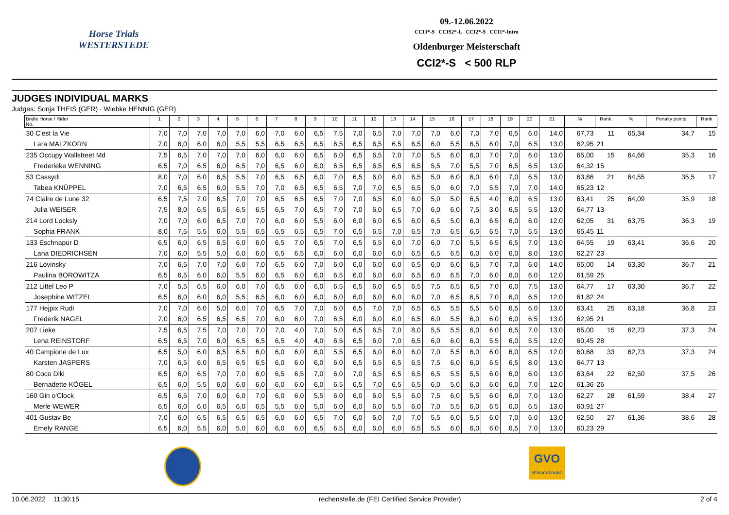Horse Trials
WESTERSTEDE
09.-12.06.2022
CCI3*-S CCIS2*-L CCI2*-S CCI1*-Intro
Oldenburger Meisterschaft
CCI2*-S < 500 RLP
JUDGES INDIVIDUAL MARKS
Judges: Sonja THEIS (GER) · Wiebke HENNIG (GER)
| Bridle Horse / Rider No. | 1 | 2 | 3 | 4 | 5 | 6 | 7 | 8 | 9 | 10 | 11 | 12 | 13 | 14 | 15 | 16 | 17 | 18 | 19 | 20 | 21 | % | Rank | % | Penalty points | Rank |
| --- | --- | --- | --- | --- | --- | --- | --- | --- | --- | --- | --- | --- | --- | --- | --- | --- | --- | --- | --- | --- | --- | --- | --- | --- | --- | --- |
| 30 C'est la Vie | 7,0 | 7,0 | 7,0 | 7,0 | 7,0 | 6,0 | 7,0 | 6,0 | 6,5 | 7,5 | 7,0 | 6,5 | 7,0 | 7,0 | 7,0 | 6,0 | 7,0 | 7,0 | 6,5 | 6,0 | 14,0 | 67,73 | 11 | 65,34 | 34,7 | 15 |
| Lara MALZKORN | 7,0 | 6,0 | 6,0 | 6,0 | 5,5 | 5,5 | 6,5 | 6,5 | 6,5 | 6,5 | 6,5 | 6,5 | 6,5 | 6,5 | 6,0 | 5,5 | 6,5 | 6,0 | 7,0 | 6,5 | 13,0 | 62,95 | 21 | | | |
| 235 Occupy Wallstreet Md | 7,5 | 6,5 | 7,0 | 7,0 | 7,0 | 6,0 | 6,0 | 6,0 | 6,5 | 6,0 | 6,5 | 6,5 | 7,0 | 7,0 | 5,5 | 6,0 | 6,0 | 7,0 | 7,0 | 6,0 | 13,0 | 65,00 | 15 | 64,66 | 35,3 | 16 |
| Frederieke WENNING | 6,5 | 7,0 | 6,5 | 6,0 | 6,5 | 7,0 | 6,5 | 6,0 | 6,0 | 6,5 | 6,5 | 6,5 | 6,5 | 6,5 | 5,5 | 7,0 | 5,5 | 7,0 | 6,5 | 6,5 | 13,0 | 64,32 | 15 | | | |
| 53 Cassydi | 8,0 | 7,0 | 6,0 | 6,5 | 5,5 | 7,0 | 6,5 | 6,5 | 6,0 | 7,0 | 6,5 | 6,0 | 6,0 | 6,5 | 5,0 | 6,0 | 6,0 | 6,0 | 7,0 | 6,5 | 13,0 | 63,86 | 21 | 64,55 | 35,5 | 17 |
| Tabea KNÜPPEL | 7,0 | 6,5 | 6,5 | 6,0 | 5,5 | 7,0 | 7,0 | 6,5 | 6,5 | 6,5 | 7,0 | 7,0 | 6,5 | 6,5 | 5,0 | 6,0 | 7,0 | 5,5 | 7,0 | 7,0 | 14,0 | 65,23 | 12 | | | |
| 74 Claire de Lune 32 | 6,5 | 7,5 | 7,0 | 6,5 | 7,0 | 7,0 | 6,5 | 6,5 | 6,5 | 7,0 | 7,0 | 6,5 | 6,0 | 6,0 | 5,0 | 5,0 | 6,5 | 4,0 | 6,0 | 6,5 | 13,0 | 63,41 | 25 | 64,09 | 35,9 | 18 |
| Julia WEISER | 7,5 | 8,0 | 6,5 | 6,5 | 6,5 | 6,5 | 6,5 | 7,0 | 6,5 | 7,0 | 7,0 | 6,0 | 6,5 | 7,0 | 6,0 | 6,0 | 7,5 | 3,0 | 6,5 | 5,5 | 13,0 | 64,77 | 13 | | | |
| 214 Lord Locksly | 7,0 | 7,0 | 6,0 | 6,5 | 7,0 | 7,0 | 6,0 | 6,0 | 5,5 | 6,0 | 6,0 | 6,0 | 6,5 | 6,0 | 6,5 | 5,0 | 6,0 | 6,5 | 6,0 | 6,0 | 12,0 | 62,05 | 31 | 63,75 | 36,3 | 19 |
| Sophia FRANK | 8,0 | 7,5 | 5,5 | 6,0 | 5,5 | 6,5 | 6,5 | 6,5 | 6,5 | 7,0 | 6,5 | 6,5 | 7,0 | 6,5 | 7,0 | 6,5 | 6,5 | 6,5 | 7,0 | 5,5 | 13,0 | 65,45 | 11 | | | |
| 133 Eschnapur D | 6,5 | 6,0 | 6,5 | 6,5 | 6,0 | 6,0 | 6,5 | 7,0 | 6,5 | 7,0 | 6,5 | 6,5 | 6,0 | 7,0 | 6,0 | 7,0 | 5,5 | 6,5 | 6,5 | 7,0 | 13,0 | 64,55 | 19 | 63,41 | 36,6 | 20 |
| Lana DIEDRICHSEN | 7,0 | 6,0 | 5,5 | 5,0 | 6,0 | 6,0 | 6,5 | 6,5 | 6,0 | 6,0 | 6,0 | 6,0 | 6,0 | 6,5 | 6,5 | 6,5 | 6,0 | 6,0 | 6,0 | 8,0 | 13,0 | 62,27 | 23 | | | |
| 216 Lovinsky | 7,0 | 6,5 | 7,0 | 7,0 | 6,0 | 7,0 | 6,5 | 6,0 | 7,0 | 6,0 | 6,0 | 6,0 | 6,0 | 6,5 | 6,0 | 6,0 | 6,5 | 7,0 | 7,0 | 6,0 | 14,0 | 65,00 | 14 | 63,30 | 36,7 | 21 |
| Paulina BOROWITZA | 6,5 | 6,5 | 6,0 | 6,0 | 5,5 | 6,0 | 6,5 | 6,0 | 6,0 | 6,5 | 6,0 | 6,0 | 6,0 | 6,5 | 6,0 | 6,5 | 7,0 | 6,0 | 6,0 | 6,0 | 12,0 | 61,59 | 25 | | | |
| 212 Littel Leo P | 7,0 | 5,5 | 6,5 | 6,0 | 6,0 | 7,0 | 6,5 | 6,0 | 6,0 | 6,5 | 6,5 | 6,0 | 6,5 | 6,5 | 7,5 | 6,5 | 6,5 | 7,0 | 6,0 | 7,5 | 13,0 | 64,77 | 17 | 63,30 | 36,7 | 22 |
| Josephine WITZEL | 6,5 | 6,0 | 6,0 | 6,0 | 5,5 | 6,5 | 6,0 | 6,0 | 6,0 | 6,0 | 6,0 | 6,0 | 6,0 | 6,0 | 7,0 | 6,5 | 6,5 | 7,0 | 6,0 | 6,5 | 12,0 | 61,82 | 24 | | | |
| 177 Hejpix Rudi | 7,0 | 7,0 | 6,0 | 5,0 | 6,0 | 7,0 | 6,5 | 7,0 | 7,0 | 6,0 | 6,5 | 7,0 | 7,0 | 6,5 | 6,5 | 5,5 | 5,5 | 5,0 | 6,5 | 6,0 | 13,0 | 63,41 | 25 | 63,18 | 36,8 | 23 |
| Frederik NAGEL | 7,0 | 6,0 | 6,5 | 6,5 | 6,5 | 7,0 | 6,0 | 6,0 | 7,0 | 6,5 | 6,0 | 6,0 | 6,0 | 6,5 | 6,0 | 5,5 | 6,0 | 6,0 | 6,0 | 6,5 | 13,0 | 62,95 | 21 | | | |
| 207 Lieke | 7,5 | 6,5 | 7,5 | 7,0 | 7,0 | 7,0 | 7,0 | 4,0 | 7,0 | 5,0 | 6,5 | 6,5 | 7,0 | 8,0 | 5,5 | 5,5 | 6,0 | 6,0 | 6,5 | 7,0 | 13,0 | 65,00 | 15 | 62,73 | 37,3 | 24 |
| Lena REINSTORF | 6,5 | 6,5 | 7,0 | 6,0 | 6,5 | 6,5 | 6,5 | 4,0 | 4,0 | 6,5 | 6,5 | 6,0 | 7,0 | 6,5 | 6,0 | 6,0 | 6,0 | 5,5 | 6,0 | 5,5 | 12,0 | 60,45 | 28 | | | |
| 40 Campione de Lux | 6,5 | 5,0 | 6,0 | 6,5 | 6,5 | 6,0 | 6,0 | 6,0 | 6,0 | 5,5 | 6,5 | 6,0 | 6,0 | 6,0 | 7,0 | 5,5 | 6,0 | 6,0 | 6,0 | 6,5 | 12,0 | 60,68 | 33 | 62,73 | 37,3 | 24 |
| Karsten JASPERS | 7,0 | 6,5 | 6,0 | 6,5 | 6,5 | 6,5 | 6,0 | 6,0 | 6,0 | 6,0 | 6,5 | 6,5 | 6,5 | 6,5 | 7,5 | 6,0 | 6,0 | 6,5 | 6,5 | 8,0 | 13,0 | 64,77 | 13 | | | |
| 80 Coco Diki | 6,5 | 6,0 | 6,5 | 7,0 | 7,0 | 6,0 | 6,5 | 6,5 | 7,0 | 6,0 | 7,0 | 6,5 | 6,5 | 6,5 | 6,5 | 5,5 | 5,5 | 6,0 | 6,0 | 6,0 | 13,0 | 63,64 | 22 | 62,50 | 37,5 | 26 |
| Bernadette KÖGEL | 6,5 | 6,0 | 5,5 | 6,0 | 6,0 | 6,0 | 6,0 | 6,0 | 6,0 | 6,5 | 6,5 | 7,0 | 6,5 | 6,5 | 6,0 | 5,0 | 6,0 | 6,0 | 6,0 | 7,0 | 12,0 | 61,36 | 26 | | | |
| 160 Gin o'Clock | 6,5 | 6,5 | 7,0 | 6,0 | 6,0 | 7,0 | 6,0 | 6,0 | 5,5 | 6,0 | 6,0 | 6,0 | 5,5 | 6,0 | 7,5 | 6,0 | 5,5 | 6,0 | 6,0 | 7,0 | 13,0 | 62,27 | 28 | 61,59 | 38,4 | 27 |
| Merle WEWER | 6,5 | 6,0 | 6,0 | 6,5 | 6,0 | 6,5 | 5,5 | 6,0 | 5,0 | 6,0 | 6,0 | 6,0 | 5,5 | 6,0 | 7,0 | 5,5 | 6,0 | 6,5 | 6,0 | 6,5 | 13,0 | 60,91 | 27 | | | |
| 401 Gustav Be | 7,0 | 6,0 | 6,5 | 6,5 | 6,5 | 6,5 | 6,0 | 6,0 | 6,5 | 7,0 | 6,0 | 6,0 | 7,0 | 7,0 | 5,5 | 6,0 | 5,5 | 6,0 | 7,0 | 6,0 | 13,0 | 62,50 | 27 | 61,36 | 38,6 | 28 |
| Emely RANGE | 6,5 | 6,0 | 5,5 | 6,0 | 5,0 | 6,0 | 6,0 | 6,0 | 6,5 | 6,5 | 6,0 | 6,0 | 6,0 | 6,5 | 5,5 | 6,0 | 6,0 | 6,0 | 6,5 | 7,0 | 13,0 | 60,23 | 29 | | | |
GVO
VERSICHERUNG
10.06.2022 11:30:15 rechenstelle.de (FEI Certified Service Provider) 2 of 4